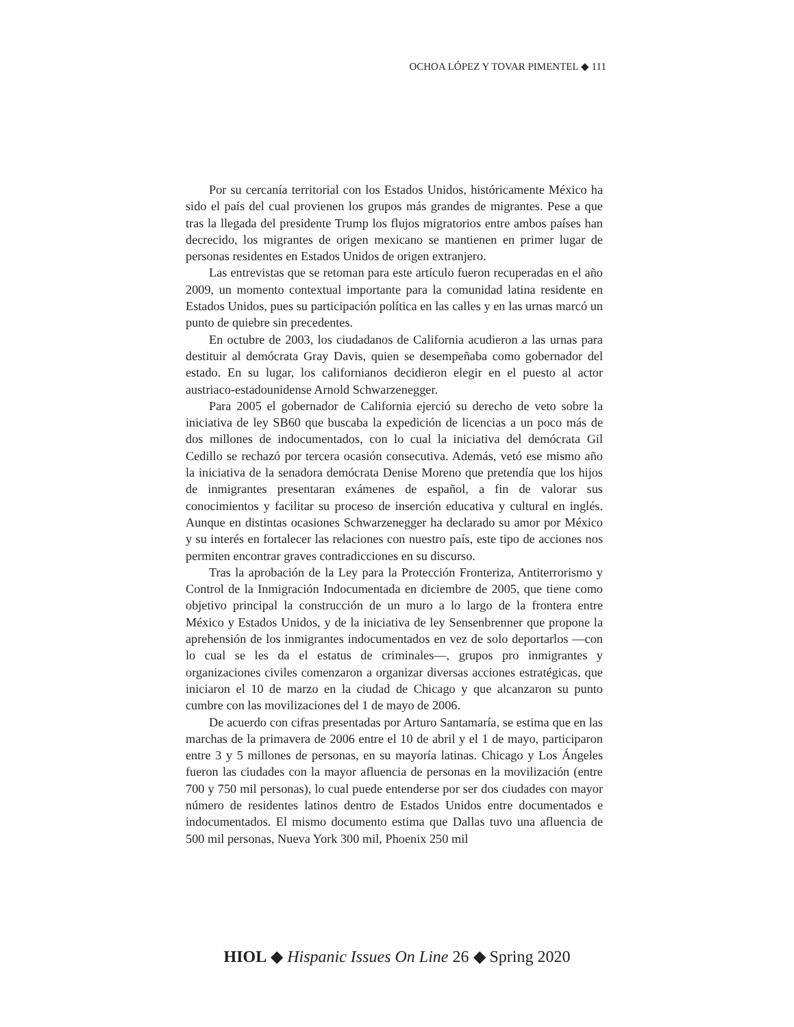OCHOA LÓPEZ Y TOVAR PIMENTEL ◆ 111
Por su cercanía territorial con los Estados Unidos, históricamente México ha sido el país del cual provienen los grupos más grandes de migrantes. Pese a que tras la llegada del presidente Trump los flujos migratorios entre ambos países han decrecido, los migrantes de origen mexicano se mantienen en primer lugar de personas residentes en Estados Unidos de origen extranjero.
Las entrevistas que se retoman para este artículo fueron recuperadas en el año 2009, un momento contextual importante para la comunidad latina residente en Estados Unidos, pues su participación política en las calles y en las urnas marcó un punto de quiebre sin precedentes.
En octubre de 2003, los ciudadanos de California acudieron a las urnas para destituir al demócrata Gray Davis, quien se desempeñaba como gobernador del estado. En su lugar, los californianos decidieron elegir en el puesto al actor austriaco-estadounidense Arnold Schwarzenegger.
Para 2005 el gobernador de California ejerció su derecho de veto sobre la iniciativa de ley SB60 que buscaba la expedición de licencias a un poco más de dos millones de indocumentados, con lo cual la iniciativa del demócrata Gil Cedillo se rechazó por tercera ocasión consecutiva. Además, vetó ese mismo año la iniciativa de la senadora demócrata Denise Moreno que pretendía que los hijos de inmigrantes presentaran exámenes de español, a fin de valorar sus conocimientos y facilitar su proceso de inserción educativa y cultural en inglés. Aunque en distintas ocasiones Schwarzenegger ha declarado su amor por México y su interés en fortalecer las relaciones con nuestro país, este tipo de acciones nos permiten encontrar graves contradicciones en su discurso.
Tras la aprobación de la Ley para la Protección Fronteriza, Antiterrorismo y Control de la Inmigración Indocumentada en diciembre de 2005, que tiene como objetivo principal la construcción de un muro a lo largo de la frontera entre México y Estados Unidos, y de la iniciativa de ley Sensenbrenner que propone la aprehensión de los inmigrantes indocumentados en vez de solo deportarlos —con lo cual se les da el estatus de criminales—, grupos pro inmigrantes y organizaciones civiles comenzaron a organizar diversas acciones estratégicas, que iniciaron el 10 de marzo en la ciudad de Chicago y que alcanzaron su punto cumbre con las movilizaciones del 1 de mayo de 2006.
De acuerdo con cifras presentadas por Arturo Santamaría, se estima que en las marchas de la primavera de 2006 entre el 10 de abril y el 1 de mayo, participaron entre 3 y 5 millones de personas, en su mayoría latinas. Chicago y Los Ángeles fueron las ciudades con la mayor afluencia de personas en la movilización (entre 700 y 750 mil personas), lo cual puede entenderse por ser dos ciudades con mayor número de residentes latinos dentro de Estados Unidos entre documentados e indocumentados. El mismo documento estima que Dallas tuvo una afluencia de 500 mil personas, Nueva York 300 mil, Phoenix 250 mil
HIOL ◆ Hispanic Issues On Line 26 ◆ Spring 2020